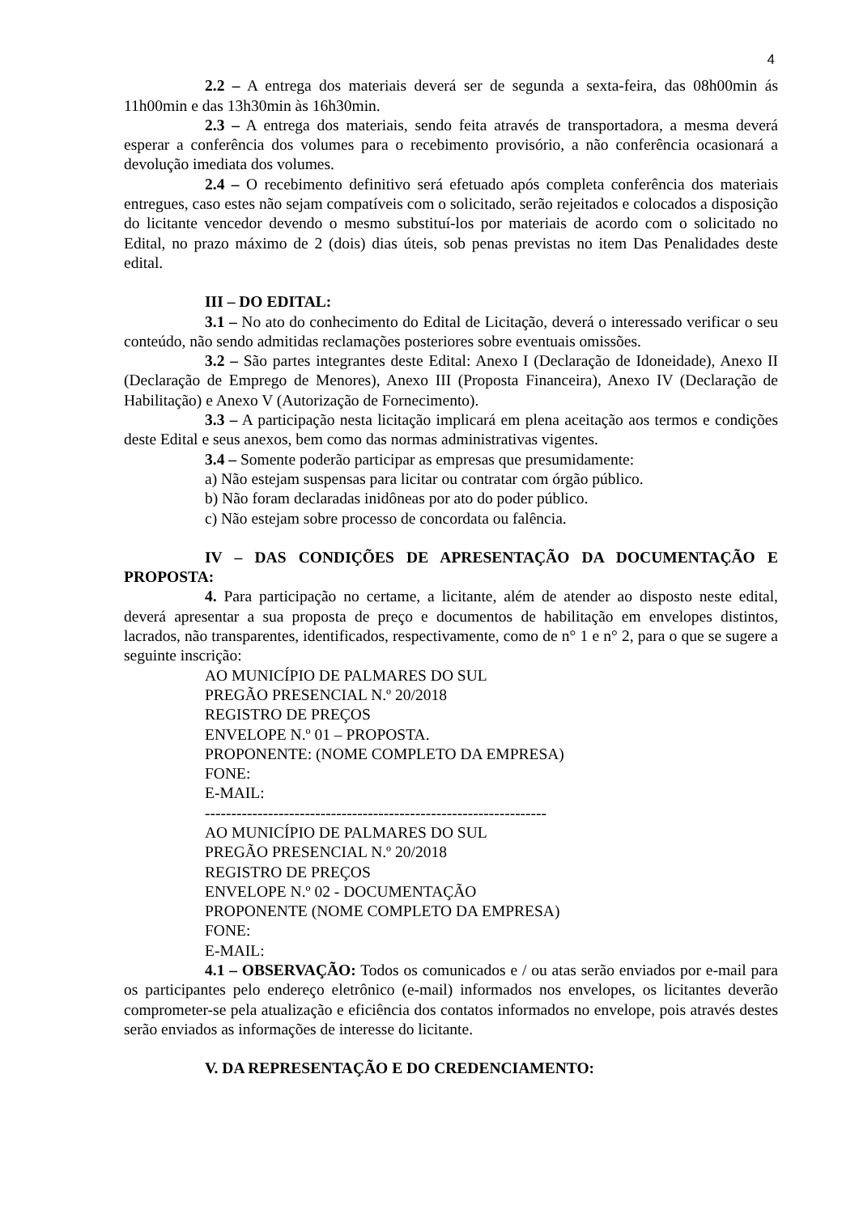4
2.2 – A entrega dos materiais deverá ser de segunda a sexta-feira, das 08h00min ás 11h00min e das 13h30min às 16h30min.
2.3 – A entrega dos materiais, sendo feita através de transportadora, a mesma deverá esperar a conferência dos volumes para o recebimento provisório, a não conferência ocasionará a devolução imediata dos volumes.
2.4 – O recebimento definitivo será efetuado após completa conferência dos materiais entregues, caso estes não sejam compatíveis com o solicitado, serão rejeitados e colocados a disposição do licitante vencedor devendo o mesmo substituí-los por materiais de acordo com o solicitado no Edital, no prazo máximo de 2 (dois) dias úteis, sob penas previstas no item Das Penalidades deste edital.
III – DO EDITAL:
3.1 – No ato do conhecimento do Edital de Licitação, deverá o interessado verificar o seu conteúdo, não sendo admitidas reclamações posteriores sobre eventuais omissões.
3.2 – São partes integrantes deste Edital: Anexo I (Declaração de Idoneidade), Anexo II (Declaração de Emprego de Menores), Anexo III (Proposta Financeira), Anexo IV (Declaração de Habilitação) e Anexo V (Autorização de Fornecimento).
3.3 – A participação nesta licitação implicará em plena aceitação aos termos e condições deste Edital e seus anexos, bem como das normas administrativas vigentes.
3.4 – Somente poderão participar as empresas que presumidamente:
a) Não estejam suspensas para licitar ou contratar com órgão público.
b) Não foram declaradas inidôneas por ato do poder público.
c) Não estejam sobre processo de concordata ou falência.
IV – DAS CONDIÇÕES DE APRESENTAÇÃO DA DOCUMENTAÇÃO E PROPOSTA:
4. Para participação no certame, a licitante, além de atender ao disposto neste edital, deverá apresentar a sua proposta de preço e documentos de habilitação em envelopes distintos, lacrados, não transparentes, identificados, respectivamente, como de n° 1 e n° 2, para o que se sugere a seguinte inscrição:
AO MUNICÍPIO DE PALMARES DO SUL
PREGÃO PRESENCIAL N.º 20/2018
REGISTRO DE PREÇOS
ENVELOPE N.º 01 – PROPOSTA.
PROPONENTE: (NOME COMPLETO DA EMPRESA)
FONE:
E-MAIL:
-----------------------------------------------------------------
AO MUNICÍPIO DE PALMARES DO SUL
PREGÃO PRESENCIAL N.º 20/2018
REGISTRO DE PREÇOS
ENVELOPE N.º 02 - DOCUMENTAÇÃO
PROPONENTE (NOME COMPLETO DA EMPRESA)
FONE:
E-MAIL:
4.1 – OBSERVAÇÃO: Todos os comunicados e / ou atas serão enviados por e-mail para os participantes pelo endereço eletrônico (e-mail) informados nos envelopes, os licitantes deverão comprometer-se pela atualização e eficiência dos contatos informados no envelope, pois através destes serão enviados as informações de interesse do licitante.
V. DA REPRESENTAÇÃO E DO CREDENCIAMENTO: